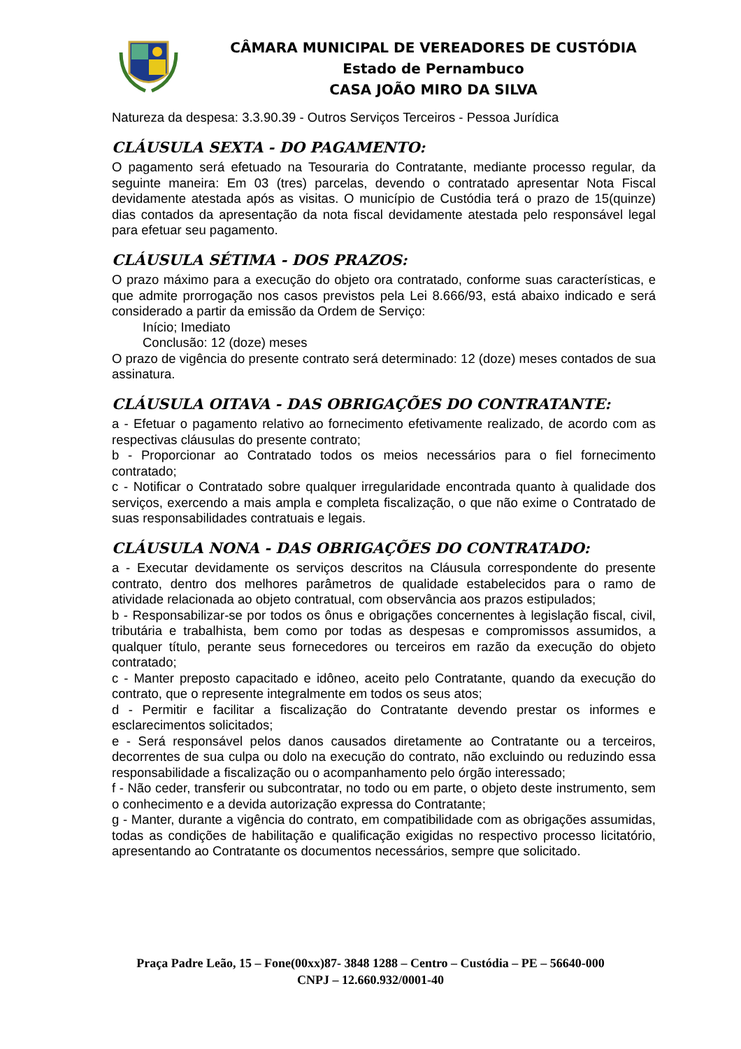CÂMARA MUNICIPAL DE VEREADORES DE CUSTÓDIA
Estado de Pernambuco
CASA JOÃO MIRO DA SILVA
Natureza da despesa: 3.3.90.39 - Outros Serviços Terceiros - Pessoa Jurídica
CLÁUSULA SEXTA - DO PAGAMENTO:
O pagamento será efetuado na Tesouraria do Contratante, mediante processo regular, da seguinte maneira: Em 03 (tres) parcelas, devendo o contratado apresentar Nota Fiscal devidamente atestada após as visitas. O município de Custódia terá o prazo de 15(quinze) dias contados da apresentação da nota fiscal devidamente atestada pelo responsável legal para efetuar seu pagamento.
CLÁUSULA SÉTIMA - DOS PRAZOS:
O prazo máximo para a execução do objeto ora contratado, conforme suas características, e que admite prorrogação nos casos previstos pela Lei 8.666/93, está abaixo indicado e será considerado a partir da emissão da Ordem de Serviço:
Início; Imediato
Conclusão: 12 (doze) meses
O prazo de vigência do presente contrato será determinado: 12 (doze) meses contados de sua assinatura.
CLÁUSULA OITAVA - DAS OBRIGAÇÕES DO CONTRATANTE:
a - Efetuar o pagamento relativo ao fornecimento efetivamente realizado, de acordo com as respectivas cláusulas do presente contrato;
b - Proporcionar ao Contratado todos os meios necessários para o fiel fornecimento contratado;
c - Notificar o Contratado sobre qualquer irregularidade encontrada quanto à qualidade dos serviços, exercendo a mais ampla e completa fiscalização, o que não exime o Contratado de suas responsabilidades contratuais e legais.
CLÁUSULA NONA - DAS OBRIGAÇÕES DO CONTRATADO:
a - Executar devidamente os serviços descritos na Cláusula correspondente do presente contrato, dentro dos melhores parâmetros de qualidade estabelecidos para o ramo de atividade relacionada ao objeto contratual, com observância aos prazos estipulados;
b - Responsabilizar-se por todos os ônus e obrigações concernentes à legislação fiscal, civil, tributária e trabalhista, bem como por todas as despesas e compromissos assumidos, a qualquer título, perante seus fornecedores ou terceiros em razão da execução do objeto contratado;
c - Manter preposto capacitado e idôneo, aceito pelo Contratante, quando da execução do contrato, que o represente integralmente em todos os seus atos;
d - Permitir e facilitar a fiscalização do Contratante devendo prestar os informes e esclarecimentos solicitados;
e - Será responsável pelos danos causados diretamente ao Contratante ou a terceiros, decorrentes de sua culpa ou dolo na execução do contrato, não excluindo ou reduzindo essa responsabilidade a fiscalização ou o acompanhamento pelo órgão interessado;
f - Não ceder, transferir ou subcontratar, no todo ou em parte, o objeto deste instrumento, sem o conhecimento e a devida autorização expressa do Contratante;
g - Manter, durante a vigência do contrato, em compatibilidade com as obrigações assumidas, todas as condições de habilitação e qualificação exigidas no respectivo processo licitatório, apresentando ao Contratante os documentos necessários, sempre que solicitado.
Praça Padre Leão, 15 – Fone(00xx)87- 3848 1288 – Centro – Custódia – PE – 56640-000
CNPJ – 12.660.932/0001-40